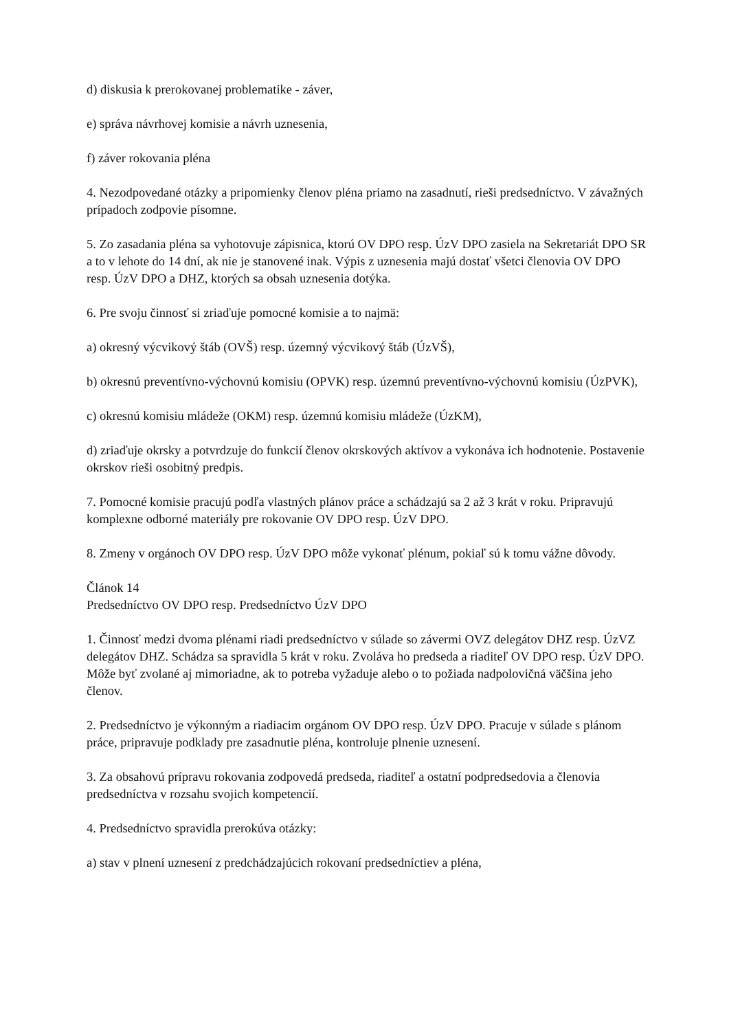d) diskusia k prerokovanej problematike - záver,
e) správa návrhovej komisie a návrh uznesenia,
f) záver rokovania pléna
4. Nezodpovedané otázky a pripomienky členov pléna priamo na zasadnutí, rieši predsedníctvo. V závažných prípadoch zodpovie písomne.
5. Zo zasadania pléna sa vyhotovuje zápisnica, ktorú OV DPO resp. ÚzV DPO zasiela na Sekretariát DPO SR a to v lehote do 14 dní, ak nie je stanovené inak. Výpis z uznesenia majú dostať všetci členovia OV DPO resp. ÚzV DPO a DHZ, ktorých sa obsah uznesenia dotýka.
6. Pre svoju činnosť si zriaďuje pomocné komisie a to najmä:
a) okresný výcvikový štáb (OVŠ) resp. územný výcvikový štáb (ÚzVŠ),
b) okresnú preventívno-výchovnú komisiu (OPVK) resp. územnú preventívno-výchovnú komisiu (ÚzPVK),
c) okresnú komisiu mládeže (OKM) resp. územnú komisiu mládeže (ÚzKM),
d) zriaďuje okrsky a potvrdzuje do funkcií členov okrskových aktívov a vykonáva ich hodnotenie. Postavenie okrskov rieši osobitný predpis.
7. Pomocné komisie pracujú podľa vlastných plánov práce a schádzajú sa 2 až 3 krát v roku. Pripravujú komplexne odborné materiály pre rokovanie OV DPO resp. ÚzV DPO.
8. Zmeny v orgánoch OV DPO resp. ÚzV DPO môže vykonať plénum, pokiaľ sú k tomu vážne dôvody.
Článok 14
Predsedníctvo OV DPO resp. Predsedníctvo ÚzV DPO
1. Činnosť medzi dvoma plénami riadi predsedníctvo v súlade so závermi OVZ delegátov DHZ resp. ÚzVZ delegátov DHZ. Schádza sa spravidla 5 krát v roku. Zvoláva ho predseda a riaditeľ OV DPO resp. ÚzV DPO. Môže byť zvolané aj mimoriadne, ak to potreba vyžaduje alebo o to požiada nadpolovičná väčšina jeho členov.
2. Predsedníctvo je výkonným a riadiacim orgánom OV DPO resp. ÚzV DPO. Pracuje v súlade s plánom práce, pripravuje podklady pre zasadnutie pléna, kontroluje plnenie uznesení.
3. Za obsahovú prípravu rokovania zodpovedá predseda, riaditeľ a ostatní podpredsedovia a členovia predsedníctva v rozsahu svojich kompetencií.
4. Predsedníctvo spravidla prerokúva otázky:
a) stav v plnení uznesení z predchádzajúcich rokovaní predsedníctiev a pléna,